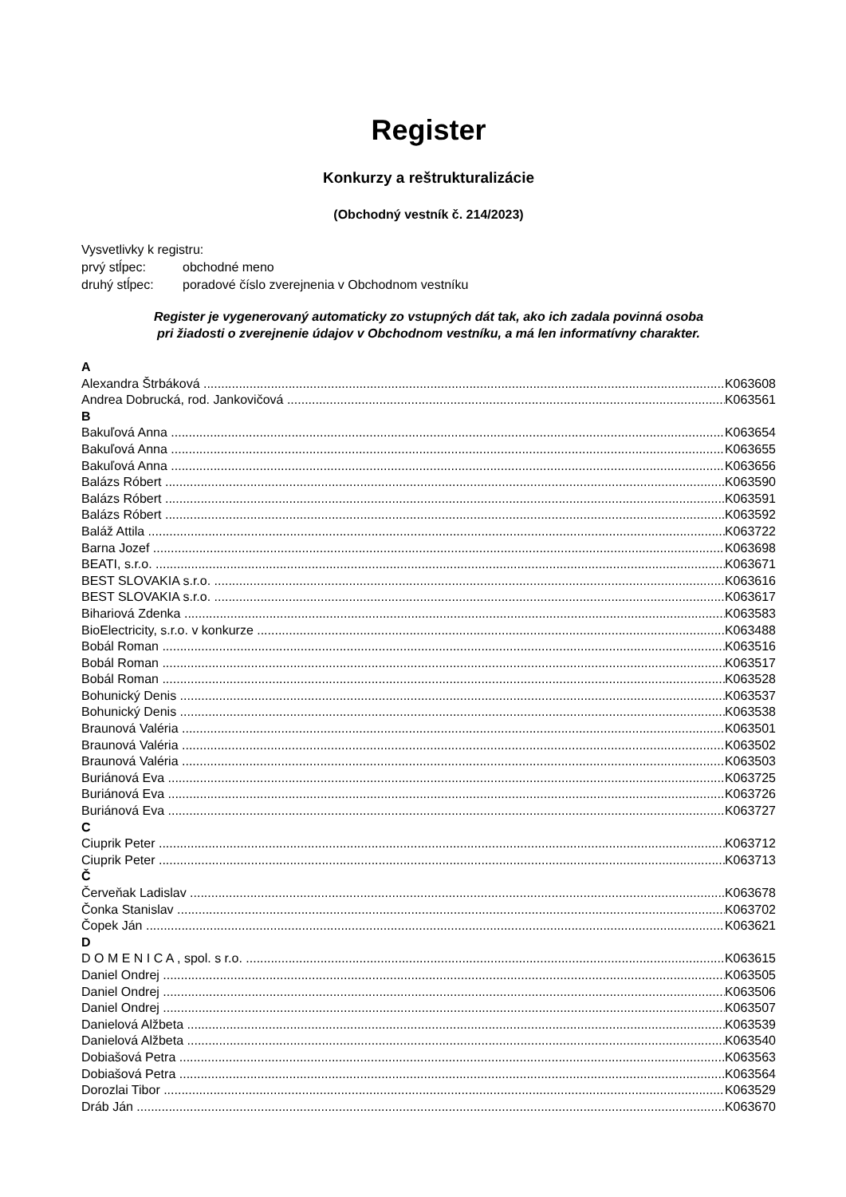Register
Konkurzy a reštrukturalizácie
(Obchodný vestník č. 214/2023)
Vysvetlivky k registru:
prvý stĺpec: obchodné meno
druhý stĺpec: poradové číslo zverejnenia v Obchodnom vestníku
Register je vygenerovaný automaticky zo vstupných dát tak, ako ich zadala povinná osoba
pri žiadosti o zverejnenie údajov v Obchodnom vestníku, a má len informatívny charakter.
A
Alexandra Štrbáková K063608
Andrea Dobrucká, rod. Jankovičová K063561
B
Bakuľová Anna K063654
Bakuľová Anna K063655
Bakuľová Anna K063656
Balázs Róbert K063590
Balázs Róbert K063591
Balázs Róbert K063592
Baláž Attila K063722
Barna Jozef K063698
BEATI, s.r.o. K063671
BEST SLOVAKIA s.r.o. K063616
BEST SLOVAKIA s.r.o. K063617
Bihariová Zdenka K063583
BioElectricity, s.r.o. v konkurze K063488
Bobál Roman K063516
Bobál Roman K063517
Bobál Roman K063528
Bohunický Denis K063537
Bohunický Denis K063538
Braunová Valéria K063501
Braunová Valéria K063502
Braunová Valéria K063503
Buriánová Eva K063725
Buriánová Eva K063726
Buriánová Eva K063727
C
Ciuprik Peter K063712
Ciuprik Peter K063713
Č
Červeňak Ladislav K063678
Čonka Stanislav K063702
Čopek Ján K063621
D
D O M E N I C A , spol. s r.o. K063615
Daniel Ondrej K063505
Daniel Ondrej K063506
Daniel Ondrej K063507
Danielová Alžbeta K063539
Danielová Alžbeta K063540
Dobiašová Petra K063563
Dobiašová Petra K063564
Dorozlai Tibor K063529
Dráb Ján K063670